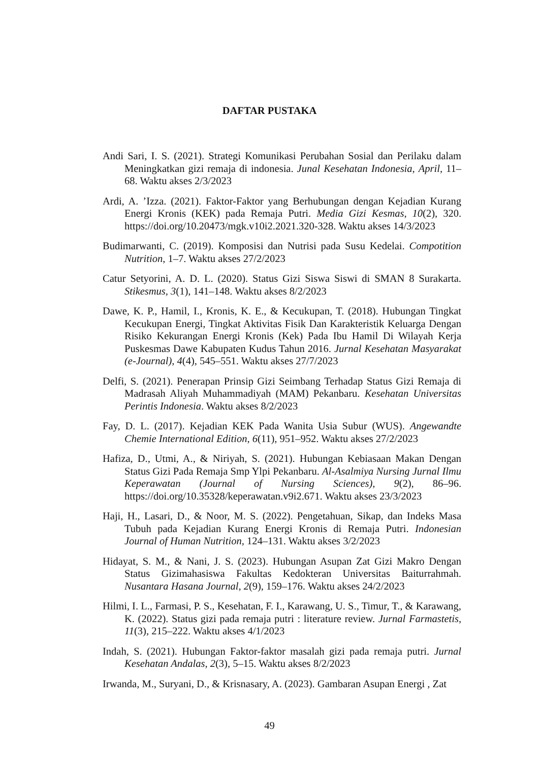DAFTAR PUSTAKA
Andi Sari, I. S. (2021). Strategi Komunikasi Perubahan Sosial dan Perilaku dalam Meningkatkan gizi remaja di indonesia. Junal Kesehatan Indonesia, April, 11–68. Waktu akses 2/3/2023
Ardi, A. ’Izza. (2021). Faktor-Faktor yang Berhubungan dengan Kejadian Kurang Energi Kronis (KEK) pada Remaja Putri. Media Gizi Kesmas, 10(2), 320. https://doi.org/10.20473/mgk.v10i2.2021.320-328. Waktu akses 14/3/2023
Budimarwanti, C. (2019). Komposisi dan Nutrisi pada Susu Kedelai. Compotition Nutrition, 1–7. Waktu akses 27/2/2023
Catur Setyorini, A. D. L. (2020). Status Gizi Siswa Siswi di SMAN 8 Surakarta. Stikesmus, 3(1), 141–148. Waktu akses 8/2/2023
Dawe, K. P., Hamil, I., Kronis, K. E., & Kecukupan, T. (2018). Hubungan Tingkat Kecukupan Energi, Tingkat Aktivitas Fisik Dan Karakteristik Keluarga Dengan Risiko Kekurangan Energi Kronis (Kek) Pada Ibu Hamil Di Wilayah Kerja Puskesmas Dawe Kabupaten Kudus Tahun 2016. Jurnal Kesehatan Masyarakat (e-Journal), 4(4), 545–551. Waktu akses 27/7/2023
Delfi, S. (2021). Penerapan Prinsip Gizi Seimbang Terhadap Status Gizi Remaja di Madrasah Aliyah Muhammadiyah (MAM) Pekanbaru. Kesehatan Universitas Perintis Indonesia. Waktu akses 8/2/2023
Fay, D. L. (2017). Kejadian KEK Pada Wanita Usia Subur (WUS). Angewandte Chemie International Edition, 6(11), 951–952. Waktu akses 27/2/2023
Hafiza, D., Utmi, A., & Niriyah, S. (2021). Hubungan Kebiasaan Makan Dengan Status Gizi Pada Remaja Smp Ylpi Pekanbaru. Al-Asalmiya Nursing Jurnal Ilmu Keperawatan (Journal of Nursing Sciences), 9(2), 86–96. https://doi.org/10.35328/keperawatan.v9i2.671. Waktu akses 23/3/2023
Haji, H., Lasari, D., & Noor, M. S. (2022). Pengetahuan, Sikap, dan Indeks Masa Tubuh pada Kejadian Kurang Energi Kronis di Remaja Putri. Indonesian Journal of Human Nutrition, 124–131. Waktu akses 3/2/2023
Hidayat, S. M., & Nani, J. S. (2023). Hubungan Asupan Zat Gizi Makro Dengan Status Gizimahasiswa Fakultas Kedokteran Universitas Baiturrahmah. Nusantara Hasana Journal, 2(9), 159–176. Waktu akses 24/2/2023
Hilmi, I. L., Farmasi, P. S., Kesehatan, F. I., Karawang, U. S., Timur, T., & Karawang, K. (2022). Status gizi pada remaja putri : literature review. Jurnal Farmastetis, 11(3), 215–222. Waktu akses 4/1/2023
Indah, S. (2021). Hubungan Faktor-faktor masalah gizi pada remaja putri. Jurnal Kesehatan Andalas, 2(3), 5–15. Waktu akses 8/2/2023
Irwanda, M., Suryani, D., & Krisnasary, A. (2023). Gambaran Asupan Energi , Zat
49